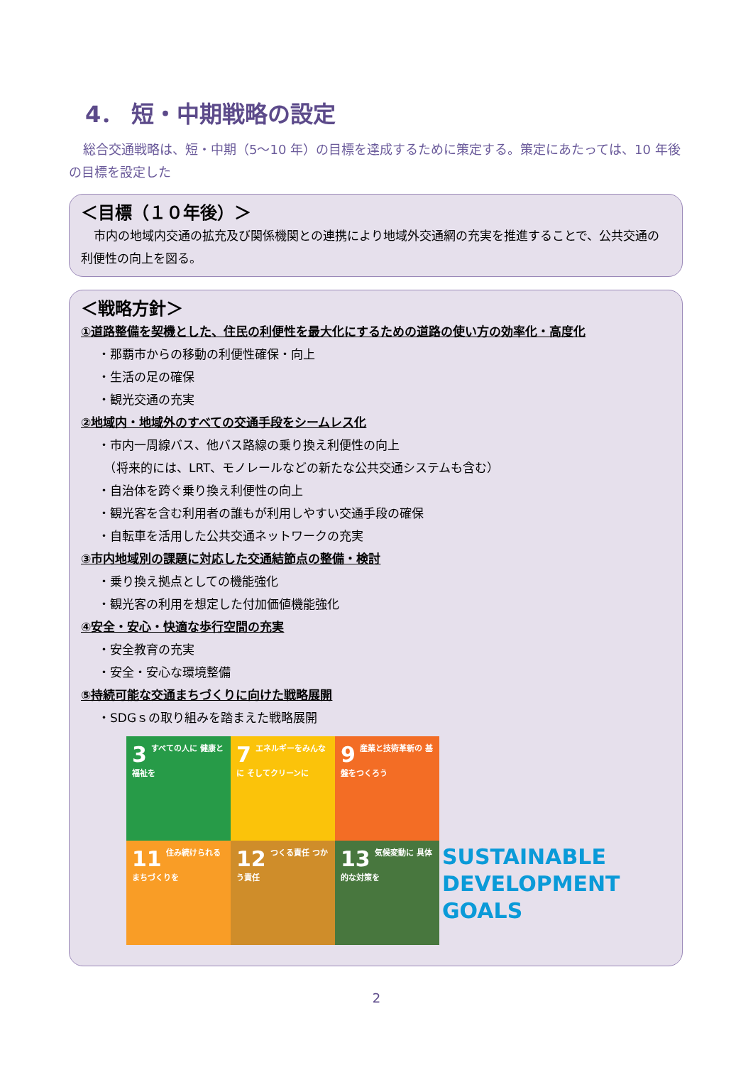4． 短・中期戦略の設定
総合交通戦略は、短・中期（5～10 年）の目標を達成するために策定する。策定にあたっては、10 年後の目標を設定した
＜目標（１０年後）＞
市内の地域内交通の拡充及び関係機関との連携により地域外交通網の充実を推進することで、公共交通の利便性の向上を図る。
＜戦略方針＞
①道路整備を契機とした、住民の利便性を最大化にするための道路の使い方の効率化・高度化
・那覇市からの移動の利便性確保・向上
・生活の足の確保
・観光交通の充実
②地域内・地域外のすべての交通手段をシームレス化
・市内一周線バス、他バス路線の乗り換え利便性の向上
　（将来的には、LRT、モノレールなどの新たな公共交通システムも含む）
・自治体を跨ぐ乗り換え利便性の向上
・観光客を含む利用者の誰もが利用しやすい交通手段の確保
・自転車を活用した公共交通ネットワークの充実
③市内地域別の課題に対応した交通結節点の整備・検討
・乗り換え拠点としての機能強化
・観光客の利用を想定した付加価値機能強化
④安全・安心・快適な歩行空間の充実
・安全教育の充実
・安全・安心な環境整備
⑤持続可能な交通まちづくりに向けた戦略展開
・SDGｓの取り組みを踏まえた戦略展開
3 すべての人に 健康と福祉を
7 エネルギーをみんなに そしてクリーンに
9 産業と技術革新の 基盤をつくろう
11 住み続けられる まちづくりを
12 つくる責任 つかう責任
13 気候変動に 具体的な対策を
SUSTAINABLE DEVELOPMENT GOALS
2